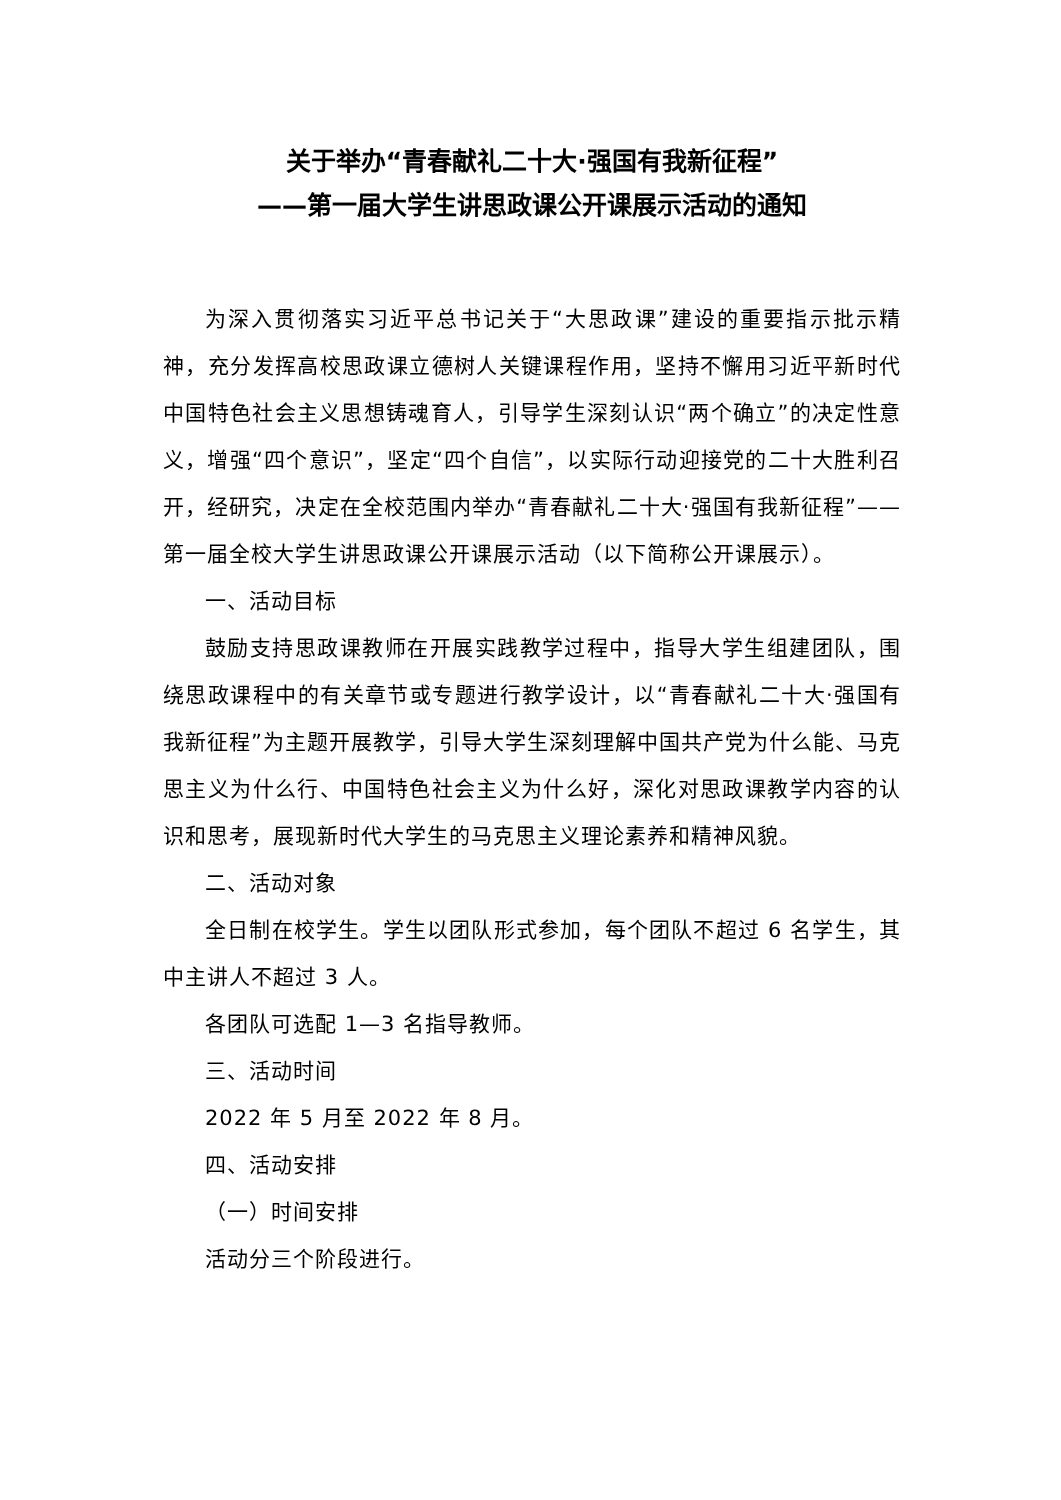关于举办“青春献礼二十大·强国有我新征程”
——第一届大学生讲思政课公开课展示活动的通知
为深入贯彻落实习近平总书记关于“大思政课”建设的重要指示批示精神，充分发挥高校思政课立德树人关键课程作用，坚持不懈用习近平新时代中国特色社会主义思想铸魂育人，引导学生深刻认识“两个确立”的决定性意义，增强“四个意识”，坚定“四个自信”，以实际行动迎接党的二十大胜利召开，经研究，决定在全校范围内举办“青春献礼二十大·强国有我新征程”——第一届全校大学生讲思政课公开课展示活动（以下简称公开课展示）。
一、活动目标
鼓励支持思政课教师在开展实践教学过程中，指导大学生组建团队，围绕思政课程中的有关章节或专题进行教学设计，以“青春献礼二十大·强国有我新征程”为主题开展教学，引导大学生深刻理解中国共产党为什么能、马克思主义为什么行、中国特色社会主义为什么好，深化对思政课教学内容的认识和思考，展现新时代大学生的马克思主义理论素养和精神风貌。
二、活动对象
全日制在校学生。学生以团队形式参加，每个团队不超过 6 名学生，其中主讲人不超过 3 人。
各团队可选配 1—3 名指导教师。
三、活动时间
2022 年 5 月至 2022 年 8 月。
四、活动安排
（一）时间安排
活动分三个阶段进行。